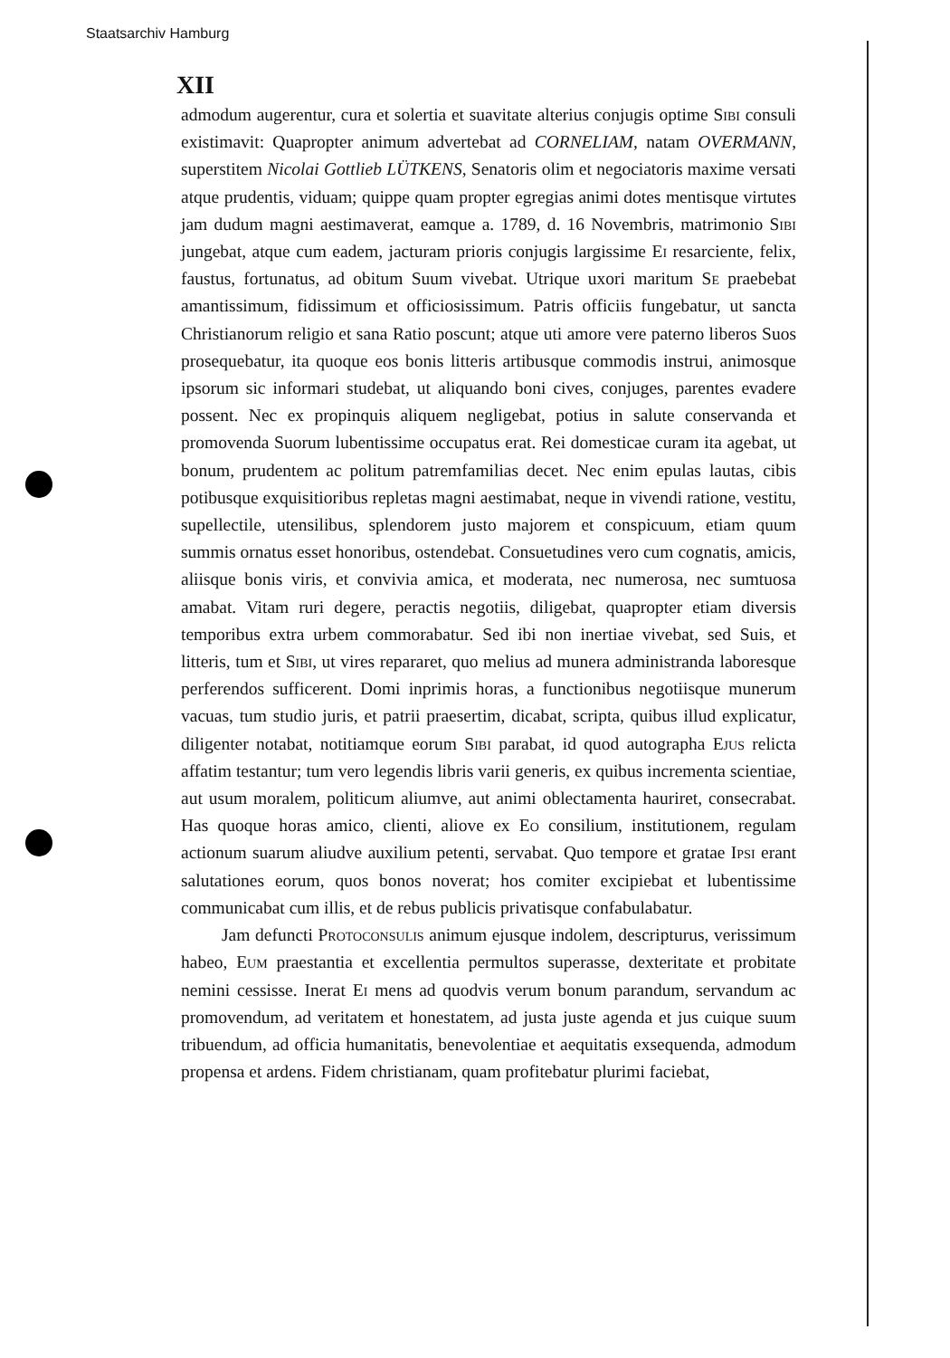Staatsarchiv Hamburg
XII
admodum augerentur, cura et solertia et suavitate alterius conjugis optime Sibi consuli existimavit: Quapropter animum advertebat ad CORNELIAM, natam OVERMANN, superstitem Nicolai Gottlieb LÜTKENS, Senatoris olim et negociatoris maxime versati atque prudentis, viduam; quippe quam propter egregias animi dotes mentisque virtutes jam dudum magni aestimaverat, eamque a. 1789, d. 16 Novembris, matrimonio Sibi jungebat, atque cum eadem, jacturam prioris conjugis largissime Ei resarciente, felix, faustus, fortunatus, ad obitum Suum vivebat. Utrique uxori maritum Se praebebat amantissimum, fidissimum et officiosissimum. Patris officiis fungebatur, ut sancta Christianorum religio et sana Ratio poscunt; atque uti amore vere paterno liberos Suos prosequebatur, ita quoque eos bonis litteris artibusque commodis instrui, animosque ipsorum sic informari studebat, ut aliquando boni cives, conjuges, parentes evadere possent. Nec ex propinquis aliquem negligebat, potius in salute conservanda et promovenda Suorum lubentissime occupatus erat. Rei domesticae curam ita agebat, ut bonum, prudentem ac politum patremfamilias decet. Nec enim epulas lautas, cibis potibusque exquisitioribus repletas magni aestimabat, neque in vivendi ratione, vestitu, supellectile, utensilibus, splendorem justo majorem et conspicuum, etiam quum summis ornatus esset honoribus, ostendebat. Consuetudines vero cum cognatis, amicis, aliisque bonis viris, et convivia amica, et moderata, nec numerosa, nec sumtuosa amabat. Vitam ruri degere, peractis negotiis, diligebat, quapropter etiam diversis temporibus extra urbem commorabatur. Sed ibi non inertiae vivebat, sed Suis, et litteris, tum et Sibi, ut vires repararet, quo melius ad munera administranda laboresque perferendos sufficerent. Domi inprimis horas, a functionibus negotiisque munerum vacuas, tum studio juris, et patrii praesertim, dicabat, scripta, quibus illud explicatur, diligenter notabat, notitiamque eorum Sibi parabat, id quod autographa Ejus relicta affatim testantur; tum vero legendis libris varii generis, ex quibus incrementa scientiae, aut usum moralem, politicum aliumve, aut animi oblectamenta hauriret, consecrabat. Has quoque horas amico, clienti, aliove ex Eo consilium, institutionem, regulam actionum suarum aliudve auxilium petenti, servabat. Quo tempore et gratae Ipsi erant salutationes eorum, quos bonos noverat; hos comiter excipiebat et lubentissime communicabat cum illis, et de rebus publicis privatisque confabulabatur.
Jam defuncti Protoconsulis animum ejusque indolem, descripturus, verissimum habeo, Eum praestantia et excellentia permultos superasse, dexteritate et probitate nemini cessisse. Inerat Ei mens ad quodvis verum bonum parandum, servandum ac promovendum, ad veritatem et honestatem, ad justa juste agenda et jus cuique suum tribuendum, ad officia humanitatis, benevolentiae et aequitatis exsequenda, admodum propensa et ardens. Fidem christianam, quam profitebatur plurimi faciebat,